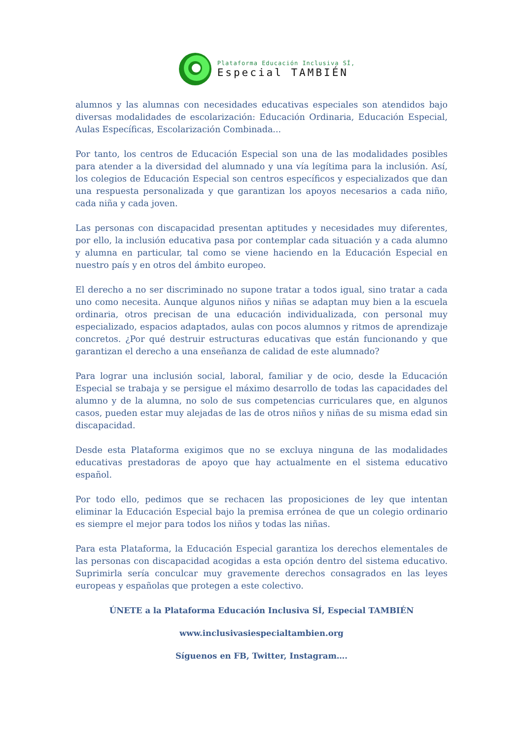Plataforma Educación Inclusiva SÍ,
Especial TAMBIÉN
alumnos y las alumnas con necesidades educativas especiales son atendidos bajo diversas modalidades de escolarización: Educación Ordinaria, Educación Especial, Aulas Específicas, Escolarización Combinada...
Por tanto, los centros de Educación Especial son una de las modalidades posibles para atender a la diversidad del alumnado y una vía legítima para la inclusión. Así, los colegios de Educación Especial son centros específicos y especializados que dan una respuesta personalizada y que garantizan los apoyos necesarios a cada niño, cada niña y cada joven.
Las personas con discapacidad presentan aptitudes y necesidades muy diferentes, por ello, la inclusión educativa pasa por contemplar cada situación y a cada alumno y alumna en particular, tal como se viene haciendo en la Educación Especial en nuestro país y en otros del ámbito europeo.
El derecho a no ser discriminado no supone tratar a todos igual, sino tratar a cada uno como necesita. Aunque algunos niños y niñas se adaptan muy bien a la escuela ordinaria, otros precisan de una educación individualizada, con personal muy especializado, espacios adaptados, aulas con pocos alumnos y ritmos de aprendizaje concretos. ¿Por qué destruir estructuras educativas que están funcionando y que garantizan el derecho a una enseñanza de calidad de este alumnado?
Para lograr una inclusión social, laboral, familiar y de ocio, desde la Educación Especial se trabaja y se persigue el máximo desarrollo de todas las capacidades del alumno y de la alumna, no solo de sus competencias curriculares que, en algunos casos, pueden estar muy alejadas de las de otros niños y niñas de su misma edad sin discapacidad.
Desde esta Plataforma exigimos que no se excluya ninguna de las modalidades educativas prestadoras de apoyo que hay actualmente en el sistema educativo español.
Por todo ello, pedimos que se rechacen las proposiciones de ley que intentan eliminar la Educación Especial bajo la premisa errónea de que un colegio ordinario es siempre el mejor para todos los niños y todas las niñas.
Para esta Plataforma, la Educación Especial garantiza los derechos elementales de las personas con discapacidad acogidas a esta opción dentro del sistema educativo. Suprimirla sería conculcar muy gravemente derechos consagrados en las leyes europeas y españolas que protegen a este colectivo.
ÚNETE a la Plataforma Educación Inclusiva SÍ, Especial TAMBIÉN
www.inclusivasiespecialtambien.org
Síguenos en FB, Twitter, Instagram….